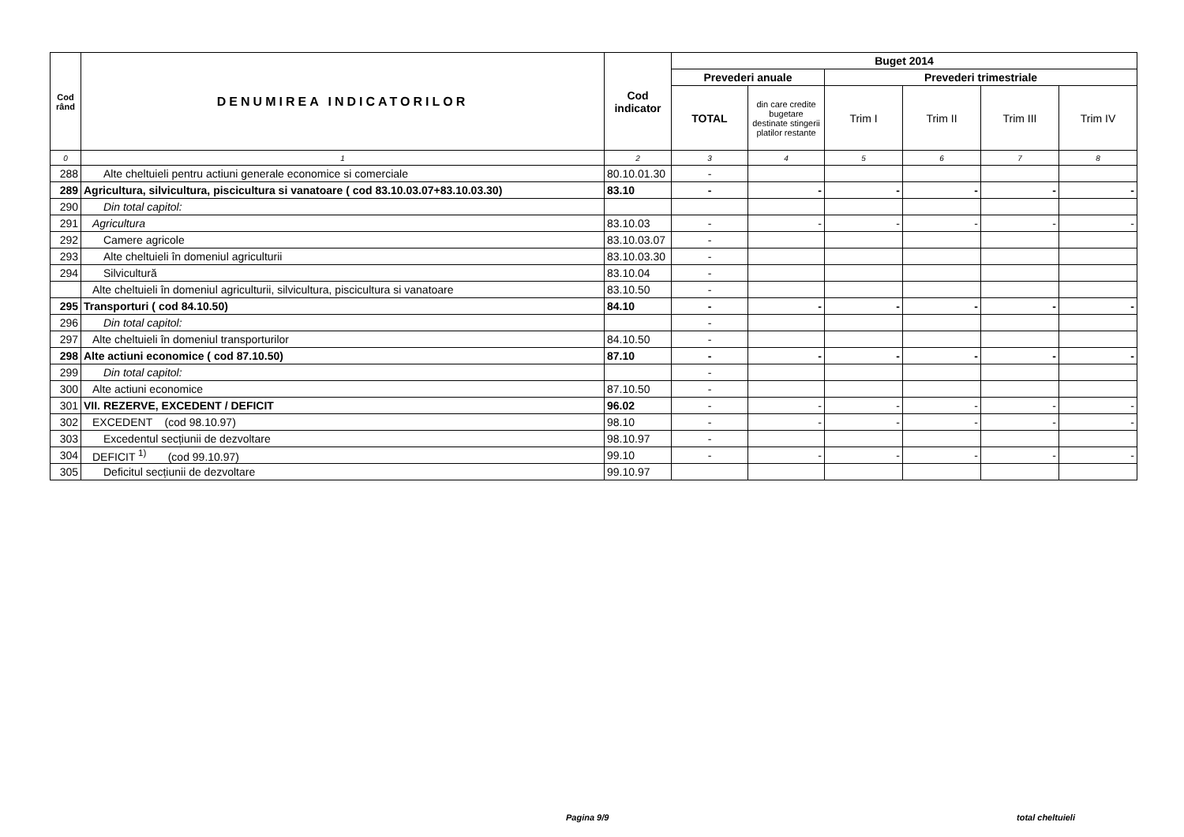| Cod rând | DENUMIREA INDICATORILOR | Cod indicator | Buget 2014 | | | | | |
| --- | --- | --- | --- | --- | --- | --- | --- | --- |
| | | | Prevederi anuale | | Prevederi trimestriale | | | |
| | | | TOTAL | din care credite bugetare destinate stingerii platilor restante | Trim I | Trim II | Trim III | Trim IV |
| 0 | 1 | 2 | 3 | 4 | 5 | 6 | 7 | 8 |
| 288 | Alte cheltuieli pentru actiuni generale economice si comerciale | 80.10.01.30 | - | | | | | |
| 289 | Agricultura, silvicultura, piscicultura si vanatoare ( cod 83.10.03.07+83.10.03.30) | 83.10 | - | - | - | - | - | - |
| 290 | Din total capitol: | | | | | | | |
| 291 | Agricultura | 83.10.03 | - | - | - | - | - | - |
| 292 | Camere agricole | 83.10.03.07 | - | | | | | |
| 293 | Alte cheltuieli în domeniul agriculturii | 83.10.03.30 | - | | | | | |
| 294 | Silvicultură | 83.10.04 | - | | | | | |
| | Alte cheltuieli în domeniul agriculturii, silvicultura, piscicultura si vanatoare | 83.10.50 | - | | | | | |
| 295 | Transporturi ( cod 84.10.50) | 84.10 | - | - | - | - | - | - |
| 296 | Din total capitol: | | - | | | | | |
| 297 | Alte cheltuieli în domeniul transporturilor | 84.10.50 | - | | | | | |
| 298 | Alte actiuni economice ( cod 87.10.50) | 87.10 | - | - | - | - | - | - |
| 299 | Din total capitol: | | - | | | | | |
| 300 | Alte actiuni economice | 87.10.50 | - | | | | | |
| 301 | VII. REZERVE, EXCEDENT / DEFICIT | 96.02 | - | - | - | - | - | - |
| 302 | EXCEDENT (cod 98.10.97) | 98.10 | - | - | - | - | - | - |
| 303 | Excedentul secțiunii de dezvoltare | 98.10.97 | - | | | | | |
| 304 | DEFICIT <sup>1)</sup> (cod 99.10.97) | 99.10 | - | - | - | - | - | - |
| 305 | Deficitul secțiunii de dezvoltare | 99.10.97 | | | | | | |
Pagina 9/9 total cheltuieli